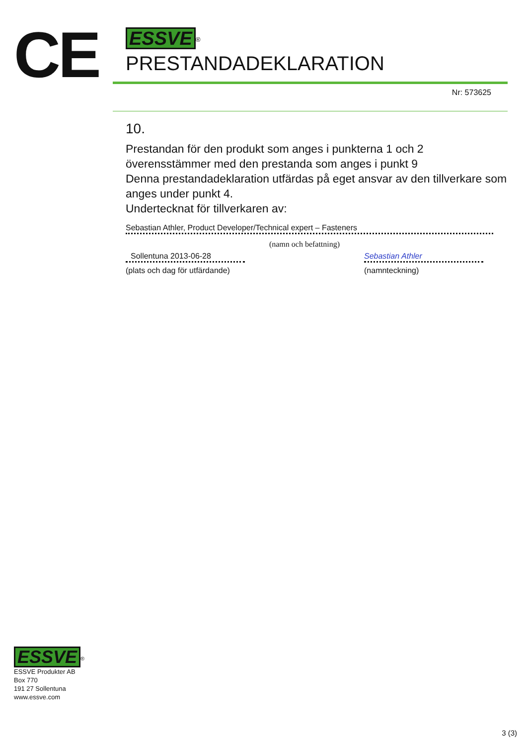CE
ESSVE
<sup>®</sup>
PRESTANDADEKLARATION
Nr: 573625
10.
Prestandan för den produkt som anges i punkterna 1 och 2
överensstämmer med den prestanda som anges i punkt 9
Denna prestandadeklaration utfärdas på eget ansvar av den tillverkare som anges under punkt 4.
Undertecknat för tillverkaren av:
Sebastian Athler, Product Developer/Technical expert – Fasteners
Sollentuna 2013-06-28
(plats och dag för utfärdande)
(namn och befattning)
Sebastian Athler
(namnteckning)
ESSVE
<sup>®</sup>
ESSVE Produkter AB
Box 770
191 27 Sollentuna
www.essve.com
3 (3)